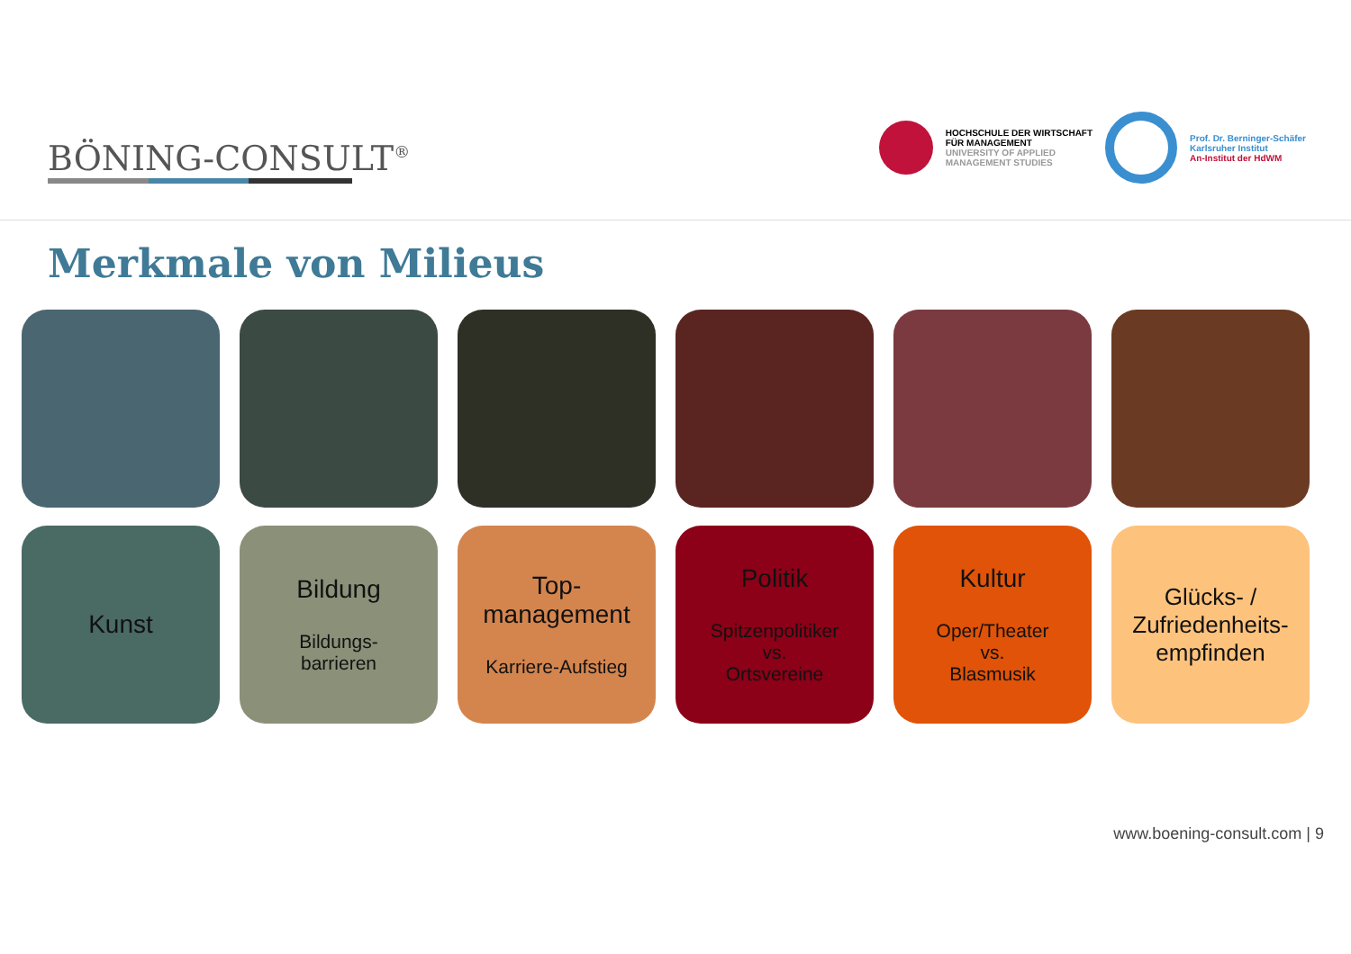BÖNING-CONSULT<sup>®</sup>
HOCHSCHULE DER WIRTSCHAFT
FÜR MANAGEMENT
UNIVERSITY OF APPLIED
MANAGEMENT STUDIES
Prof. Dr. Berninger-Schäfer
Karlsruher Institut
An-Institut der HdWM
Merkmale von Milieus
Kunst Bildung
Bildungs-
barrieren
Top-
management
Karriere-Aufstieg
Politik
Spitzenpolitiker
vs.
Ortsvereine
Kultur
Oper/Theater
vs.
Blasmusik
Glücks- /
Zufriedenheits-
empfinden
www.boening-consult.com | 9